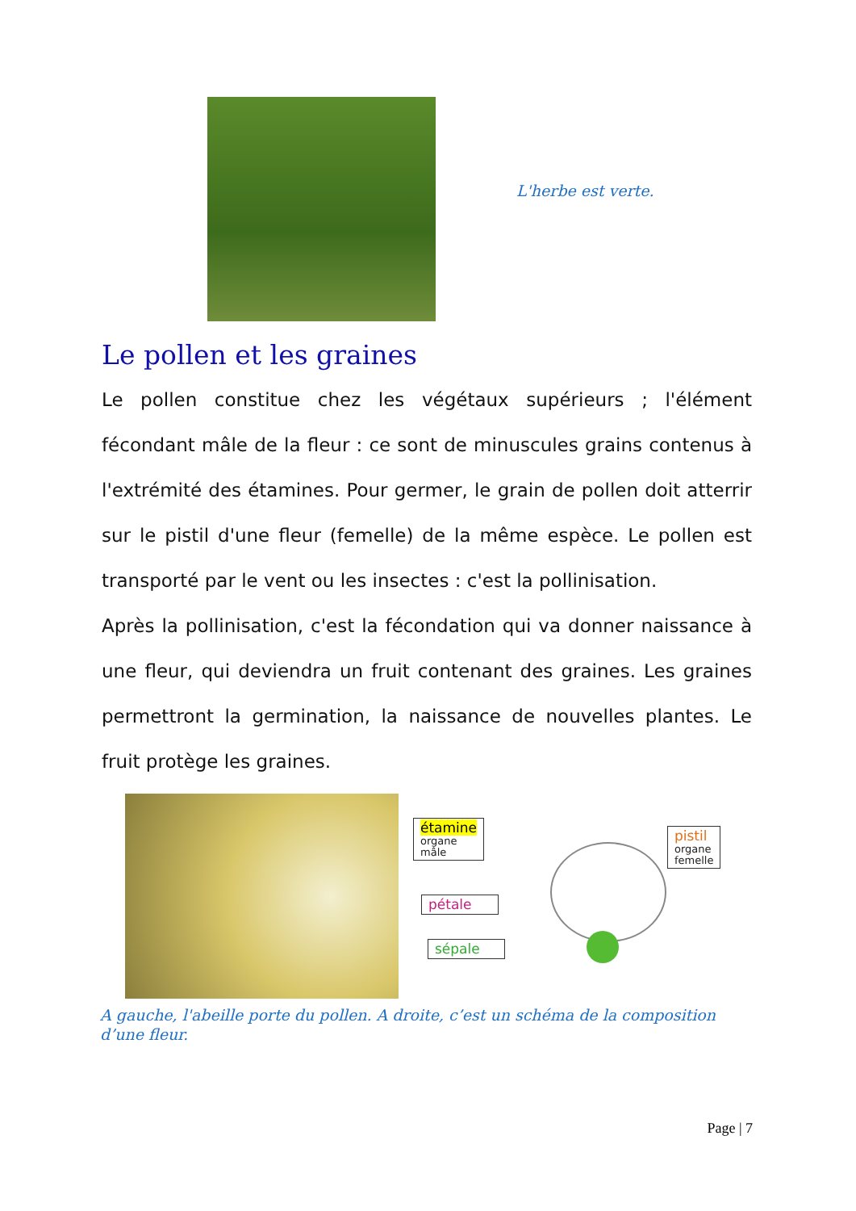L'herbe est verte.
Le pollen et les graines
Le pollen constitue chez les végétaux supérieurs ; l'élément fécondant mâle de la fleur : ce sont de minuscules grains contenus à l'extrémité des étamines. Pour germer, le grain de pollen doit atterrir sur le pistil d'une fleur (femelle) de la même espèce. Le pollen est transporté par le vent ou les insectes : c'est la pollinisation.
Après la pollinisation, c'est la fécondation qui va donner naissance à une fleur, qui deviendra un fruit contenant des graines. Les graines permettront la germination, la naissance de nouvelles plantes. Le fruit protège les graines.
étamine
organe
mâle
pistil
organe
femelle
pétale
sépale
A gauche, l'abeille porte du pollen. A droite, c’est un schéma de la composition d’une fleur.
Page | 7